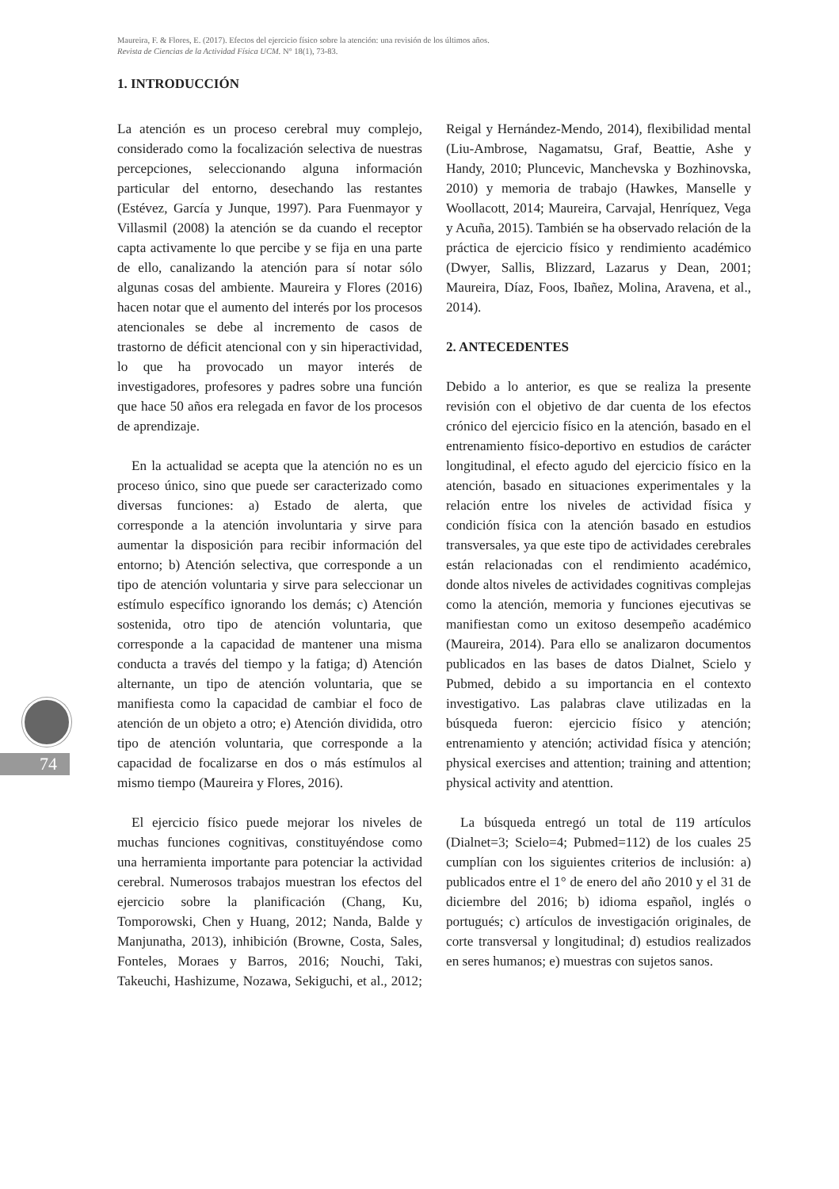Maureira, F. & Flores, E. (2017). Efectos del ejercicio físico sobre la atención: una revisión de los últimos años.
Revista de Ciencias de la Actividad Física UCM. N° 18(1), 73-83.
74
1. INTRODUCCIÓN
La atención es un proceso cerebral muy complejo, considerado como la focalización selectiva de nuestras percepciones, seleccionando alguna información particular del entorno, desechando las restantes (Estévez, García y Junque, 1997). Para Fuenmayor y Villasmil (2008) la atención se da cuando el receptor capta activamente lo que percibe y se fija en una parte de ello, canalizando la atención para sí notar sólo algunas cosas del ambiente. Maureira y Flores (2016) hacen notar que el aumento del interés por los procesos atencionales se debe al incremento de casos de trastorno de déficit atencional con y sin hiperactividad, lo que ha provocado un mayor interés de investigadores, profesores y padres sobre una función que hace 50 años era relegada en favor de los procesos de aprendizaje.
En la actualidad se acepta que la atención no es un proceso único, sino que puede ser caracterizado como diversas funciones: a) Estado de alerta, que corresponde a la atención involuntaria y sirve para aumentar la disposición para recibir información del entorno; b) Atención selectiva, que corresponde a un tipo de atención voluntaria y sirve para seleccionar un estímulo específico ignorando los demás; c) Atención sostenida, otro tipo de atención voluntaria, que corresponde a la capacidad de mantener una misma conducta a través del tiempo y la fatiga; d) Atención alternante, un tipo de atención voluntaria, que se manifiesta como la capacidad de cambiar el foco de atención de un objeto a otro; e) Atención dividida, otro tipo de atención voluntaria, que corresponde a la capacidad de focalizarse en dos o más estímulos al mismo tiempo (Maureira y Flores, 2016).
El ejercicio físico puede mejorar los niveles de muchas funciones cognitivas, constituyéndose como una herramienta importante para potenciar la actividad cerebral. Numerosos trabajos muestran los efectos del ejercicio sobre la planificación (Chang, Ku, Tomporowski, Chen y Huang, 2012; Nanda, Balde y Manjunatha, 2013), inhibición (Browne, Costa, Sales, Fonteles, Moraes y Barros, 2016; Nouchi, Taki, Takeuchi, Hashizume, Nozawa, Sekiguchi, et al., 2012; Reigal y Hernández-Mendo, 2014), flexibilidad mental (Liu-Ambrose, Nagamatsu, Graf, Beattie, Ashe y Handy, 2010; Pluncevic, Manchevska y Bozhinovska, 2010) y memoria de trabajo (Hawkes, Manselle y Woollacott, 2014; Maureira, Carvajal, Henríquez, Vega y Acuña, 2015). También se ha observado relación de la práctica de ejercicio físico y rendimiento académico (Dwyer, Sallis, Blizzard, Lazarus y Dean, 2001; Maureira, Díaz, Foos, Ibañez, Molina, Aravena, et al., 2014).
2. ANTECEDENTES
Debido a lo anterior, es que se realiza la presente revisión con el objetivo de dar cuenta de los efectos crónico del ejercicio físico en la atención, basado en el entrenamiento físico-deportivo en estudios de carácter longitudinal, el efecto agudo del ejercicio físico en la atención, basado en situaciones experimentales y la relación entre los niveles de actividad física y condición física con la atención basado en estudios transversales, ya que este tipo de actividades cerebrales están relacionadas con el rendimiento académico, donde altos niveles de actividades cognitivas complejas como la atención, memoria y funciones ejecutivas se manifiestan como un exitoso desempeño académico (Maureira, 2014). Para ello se analizaron documentos publicados en las bases de datos Dialnet, Scielo y Pubmed, debido a su importancia en el contexto investigativo. Las palabras clave utilizadas en la búsqueda fueron: ejercicio físico y atención; entrenamiento y atención; actividad física y atención; physical exercises and attention; training and attention; physical activity and atenttion.
La búsqueda entregó un total de 119 artículos (Dialnet=3; Scielo=4; Pubmed=112) de los cuales 25 cumplían con los siguientes criterios de inclusión: a) publicados entre el 1° de enero del año 2010 y el 31 de diciembre del 2016; b) idioma español, inglés o portugués; c) artículos de investigación originales, de corte transversal y longitudinal; d) estudios realizados en seres humanos; e) muestras con sujetos sanos.